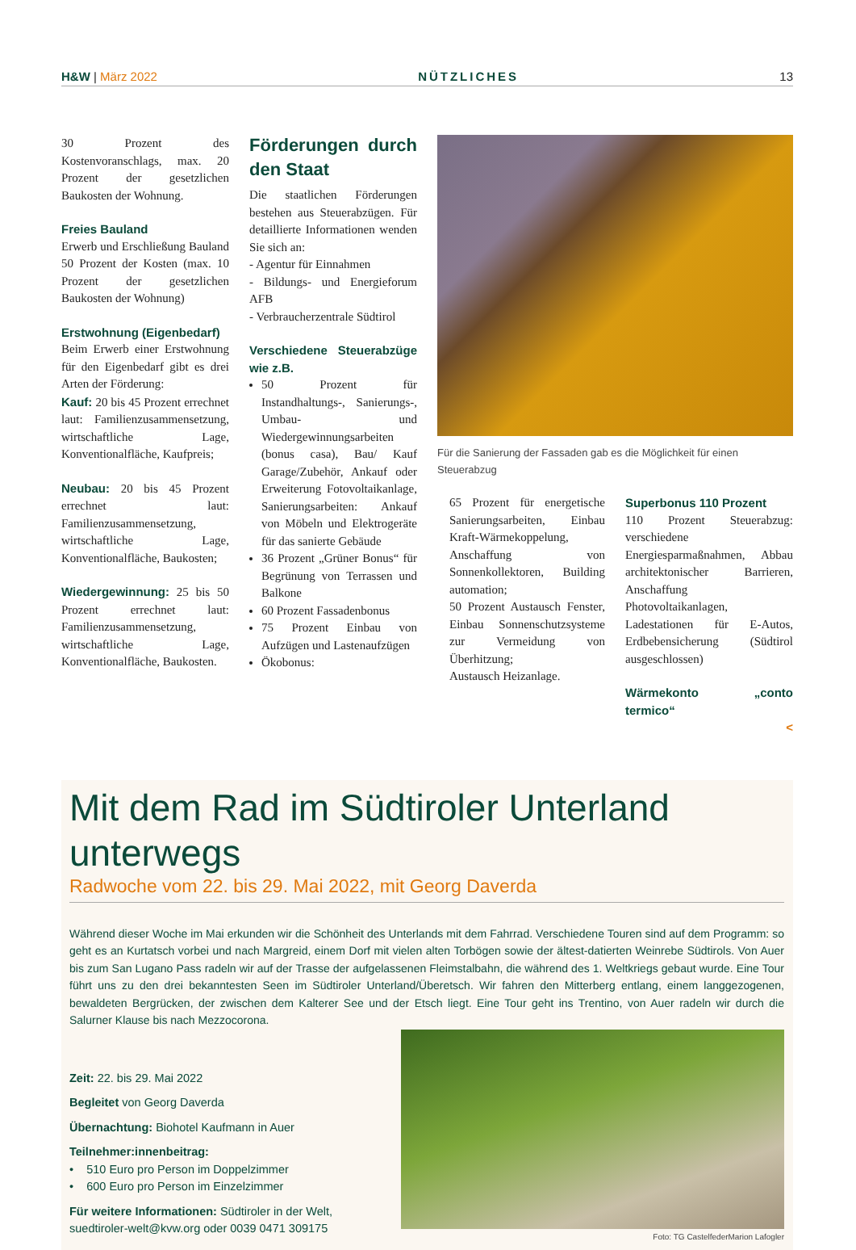H&W | März 2022
NÜTZLICHES
13
30 Prozent des Kostenvoranschlags, max. 20 Prozent der gesetzlichen Baukosten der Wohnung.
Freies Bauland
Erwerb und Erschließung Bauland 50 Prozent der Kosten (max. 10 Prozent der gesetzlichen Baukosten der Wohnung)
Erstwohnung (Eigenbedarf)
Beim Erwerb einer Erstwohnung für den Eigenbedarf gibt es drei Arten der Förderung:
Kauf: 20 bis 45 Prozent errechnet laut: Familienzusammensetzung, wirtschaftliche Lage, Konventionalfläche, Kaufpreis;
Neubau: 20 bis 45 Prozent errechnet laut: Familienzusammensetzung, wirtschaftliche Lage, Konventionalfläche, Baukosten;
Wiedergewinnung: 25 bis 50 Prozent errechnet laut: Familienzusammensetzung, wirtschaftliche Lage, Konventionalfläche, Baukosten.
Förderungen durch den Staat
Die staatlichen Förderungen bestehen aus Steuerabzügen. Für detaillierte Informationen wenden Sie sich an:
- Agentur für Einnahmen
- Bildungs- und Energieforum AFB
- Verbraucherzentrale Südtirol
Verschiedene Steuerabzüge wie z.B.
50 Prozent für Instandhaltungs-, Sanierungs-, Umbau- und Wiedergewinnungsarbeiten (bonus casa), Bau/ Kauf Garage/Zubehör, Ankauf oder Erweiterung Fotovoltaikanlage, Sanierungsarbeiten: Ankauf von Möbeln und Elektrogeräte für das sanierte Gebäude
36 Prozent „Grüner Bonus“ für Begrünung von Terrassen und Balkone
60 Prozent Fassadenbonus
75 Prozent Einbau von Aufzügen und Lastenaufzügen
Ökobonus:
Für die Sanierung der Fassaden gab es die Möglichkeit für einen Steuerabzug
65 Prozent für energetische Sanierungsarbeiten, Einbau Kraft-Wärmekoppelung, Anschaffung von Sonnenkollektoren, Building automation;
50 Prozent Austausch Fenster, Einbau Sonnenschutzsysteme zur Vermeidung von Überhitzung;
Austausch Heizanlage.
Superbonus 110 Prozent
110 Prozent Steuerabzug: verschiedene Energiesparmaßnahmen, Abbau architektonischer Barrieren, Anschaffung Photovoltaikanlagen, Ladestationen für E-Autos, Erdbebensicherung (Südtirol ausgeschlossen)
Wärmekonto „conto termico“
<
Mit dem Rad im Südtiroler Unterland unterwegs
Radwoche vom 22. bis 29. Mai 2022, mit Georg Daverda
Während dieser Woche im Mai erkunden wir die Schönheit des Unterlands mit dem Fahrrad. Verschiedene Touren sind auf dem Programm: so geht es an Kurtatsch vorbei und nach Margreid, einem Dorf mit vielen alten Torbögen sowie der ältest-datierten Weinrebe Südtirols. Von Auer bis zum San Lugano Pass radeln wir auf der Trasse der aufgelassenen Fleimstalbahn, die während des 1. Weltkriegs gebaut wurde. Eine Tour führt uns zu den drei bekanntesten Seen im Südtiroler Unterland/Überetsch. Wir fahren den Mitterberg entlang, einem langgezogenen, bewaldeten Bergrücken, der zwischen dem Kalterer See und der Etsch liegt. Eine Tour geht ins Trentino, von Auer radeln wir durch die Salurner Klause bis nach Mezzocorona.
Zeit: 22. bis 29. Mai 2022
Begleitet von Georg Daverda
Übernachtung: Biohotel Kaufmann in Auer
Teilnehmer:innenbeitrag:
• 510 Euro pro Person im Doppelzimmer
• 600 Euro pro Person im Einzelzimmer
Für weitere Informationen: Südtiroler in der Welt, suedtiroler-welt@kvw.org oder 0039 0471 309175
Foto: TG CastelfederMarion Lafogler